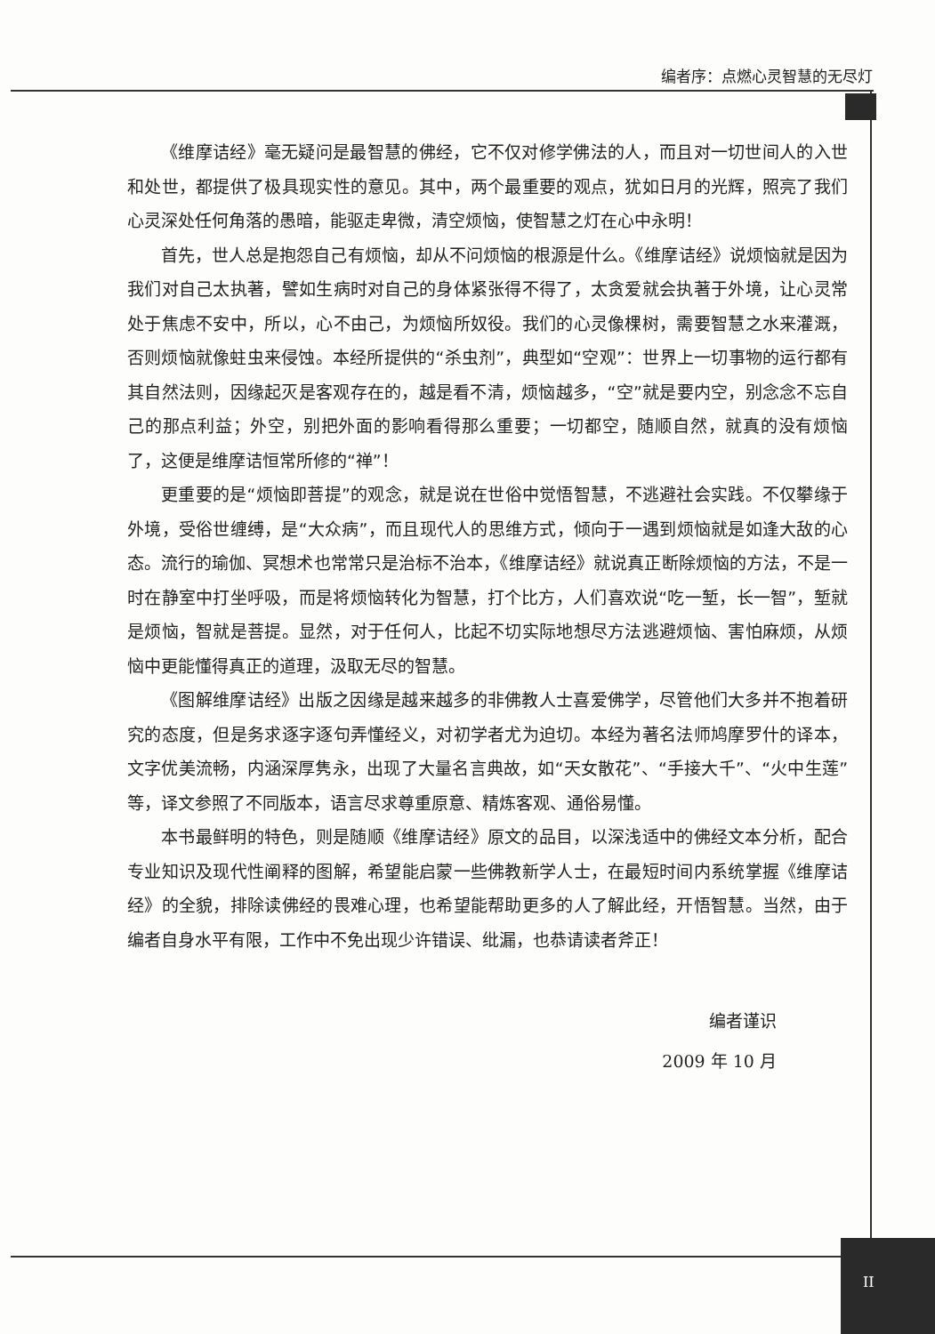编者序：点燃心灵智慧的无尽灯
《维摩诘经》毫无疑问是最智慧的佛经，它不仅对修学佛法的人，而且对一切世间人的入世和处世，都提供了极具现实性的意见。其中，两个最重要的观点，犹如日月的光辉，照亮了我们心灵深处任何角落的愚暗，能驱走卑微，清空烦恼，使智慧之灯在心中永明！
首先，世人总是抱怨自己有烦恼，却从不问烦恼的根源是什么。《维摩诘经》说烦恼就是因为我们对自己太执著，譬如生病时对自己的身体紧张得不得了，太贪爱就会执著于外境，让心灵常处于焦虑不安中，所以，心不由己，为烦恼所奴役。我们的心灵像棵树，需要智慧之水来灌溉，否则烦恼就像蛀虫来侵蚀。本经所提供的“杀虫剂”，典型如“空观”：世界上一切事物的运行都有其自然法则，因缘起灭是客观存在的，越是看不清，烦恼越多，“空”就是要内空，别念念不忘自己的那点利益；外空，别把外面的影响看得那么重要；一切都空，随顺自然，就真的没有烦恼了，这便是维摩诘恒常所修的“禅”！
更重要的是“烦恼即菩提”的观念，就是说在世俗中觉悟智慧，不逃避社会实践。不仅攀缘于外境，受俗世缠缚，是“大众病”，而且现代人的思维方式，倾向于一遇到烦恼就是如逢大敌的心态。流行的瑜伽、冥想术也常常只是治标不治本，《维摩诘经》就说真正断除烦恼的方法，不是一时在静室中打坐呼吸，而是将烦恼转化为智慧，打个比方，人们喜欢说“吃一堑，长一智”，堑就是烦恼，智就是菩提。显然，对于任何人，比起不切实际地想尽方法逃避烦恼、害怕麻烦，从烦恼中更能懂得真正的道理，汲取无尽的智慧。
《图解维摩诘经》出版之因缘是越来越多的非佛教人士喜爱佛学，尽管他们大多并不抱着研究的态度，但是务求逐字逐句弄懂经义，对初学者尤为迫切。本经为著名法师鸠摩罗什的译本，文字优美流畅，内涵深厚隽永，出现了大量名言典故，如“天女散花”、“手接大千”、“火中生莲”等，译文参照了不同版本，语言尽求尊重原意、精炼客观、通俗易懂。
本书最鲜明的特色，则是随顺《维摩诘经》原文的品目，以深浅适中的佛经文本分析，配合专业知识及现代性阐释的图解，希望能启蒙一些佛教新学人士，在最短时间内系统掌握《维摩诘经》的全貌，排除读佛经的畏难心理，也希望能帮助更多的人了解此经，开悟智慧。当然，由于编者自身水平有限，工作中不免出现少许错误、纰漏，也恭请读者斧正！
编者谨识
2009 年 10 月
II